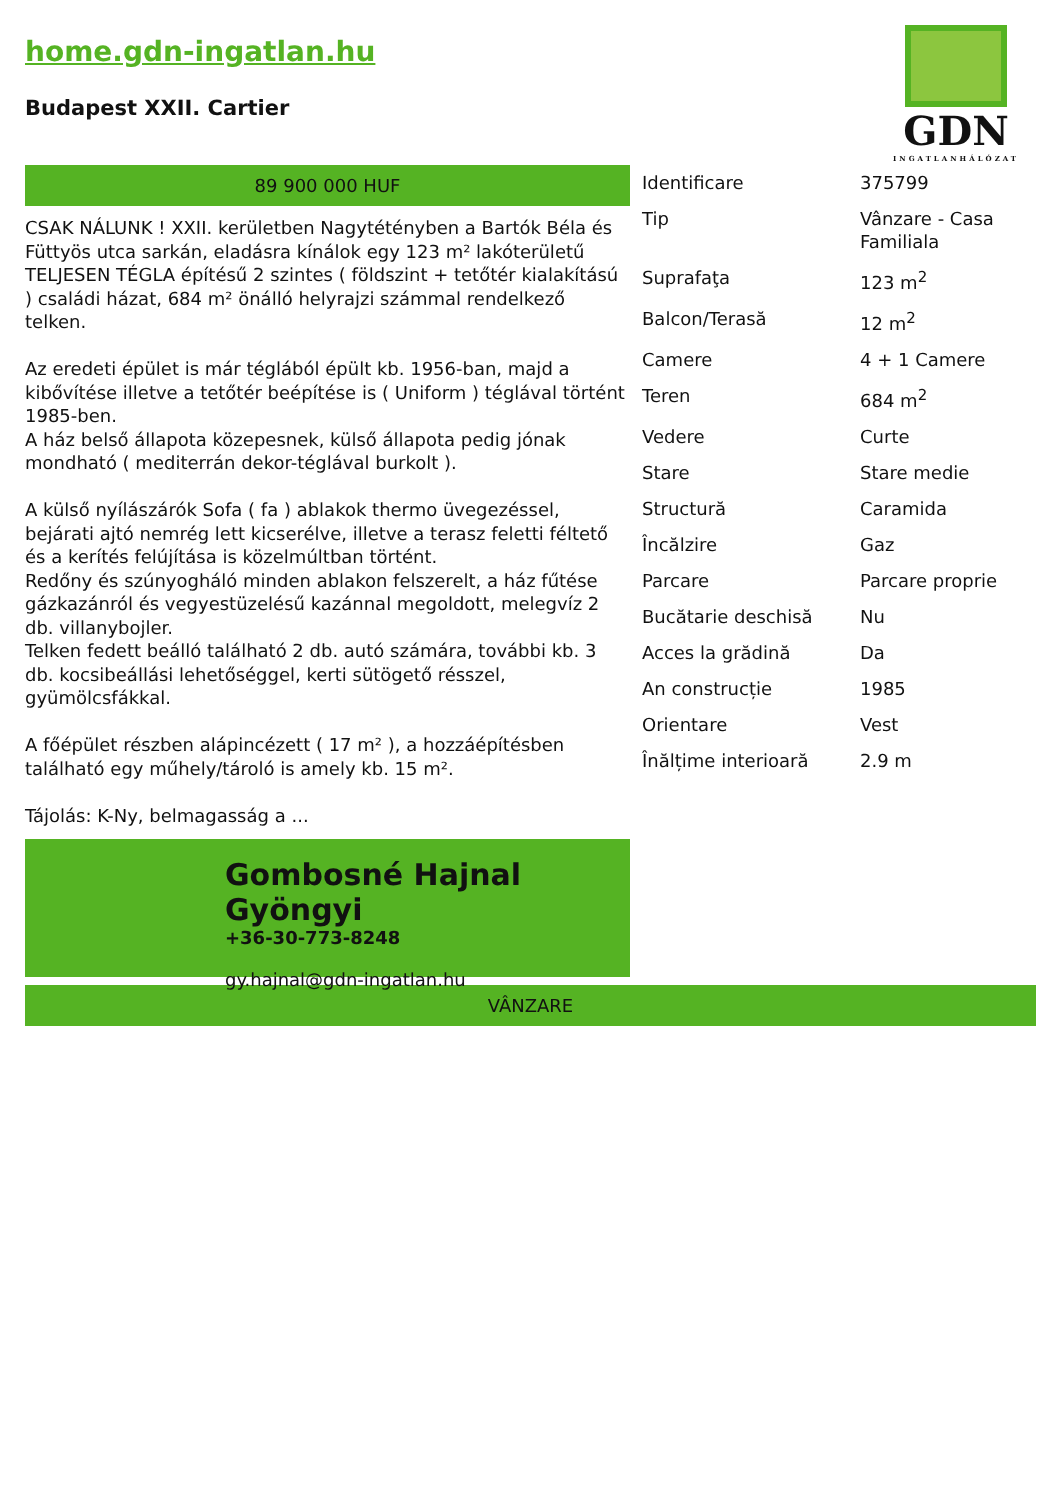home.gdn-ingatlan.hu
Budapest XXII. Cartier
GDN
INGATLANHÁLÓZAT
89 900 000 HUF
CSAK NÁLUNK ! XXII. kerületben Nagytétényben a Bartók Béla és Füttyös utca sarkán, eladásra kínálok egy 123 m² lakóterületű TELJESEN TÉGLA építésű 2 szintes ( földszint + tetőtér kialakítású ) családi házat, 684 m² önálló helyrajzi számmal rendelkező telken.
Az eredeti épület is már téglából épült kb. 1956-ban, majd a kibővítése illetve a tetőtér beépítése is ( Uniform ) téglával történt 1985-ben.
A ház belső állapota közepesnek, külső állapota pedig jónak mondható ( mediterrán dekor-téglával burkolt ).
A külső nyílászárók Sofa ( fa ) ablakok thermo üvegezéssel, bejárati ajtó nemrég lett kicserélve, illetve a terasz feletti féltető és a kerítés felújítása is közelmúltban történt.
Redőny és szúnyogháló minden ablakon felszerelt, a ház fűtése gázkazánról és vegyestüzelésű kazánnal megoldott, melegvíz 2 db. villanybojler.
Telken fedett beálló található 2 db. autó számára, további kb. 3 db. kocsibeállási lehetőséggel, kerti sütögető résszel, gyümölcsfákkal.
A főépület részben alápincézett ( 17 m² ), a hozzáépítésben található egy műhely/tároló is amely kb. 15 m².
Tájolás: K-Ny, belmagasság a ...
Gombosné Hajnal Gyöngyi
+36-30-773-8248
gy.hajnal@gdn-ingatlan.hu
| Identificare | 375799 |
| Tip | Vânzare - Casa Familiala |
| Suprafaţa | 123 m<sup>2</sup> |
| Balcon/Terasă | 12 m<sup>2</sup> |
| Camere | 4 + 1 Camere |
| Teren | 684 m<sup>2</sup> |
| Vedere | Curte |
| Stare | Stare medie |
| Structură | Caramida |
| Încălzire | Gaz |
| Parcare | Parcare proprie |
| Bucătarie deschisă | Nu |
| Acces la grădină | Da |
| An construcție | 1985 |
| Orientare | Vest |
| Înălțime interioară | 2.9 m |
VÂNZARE